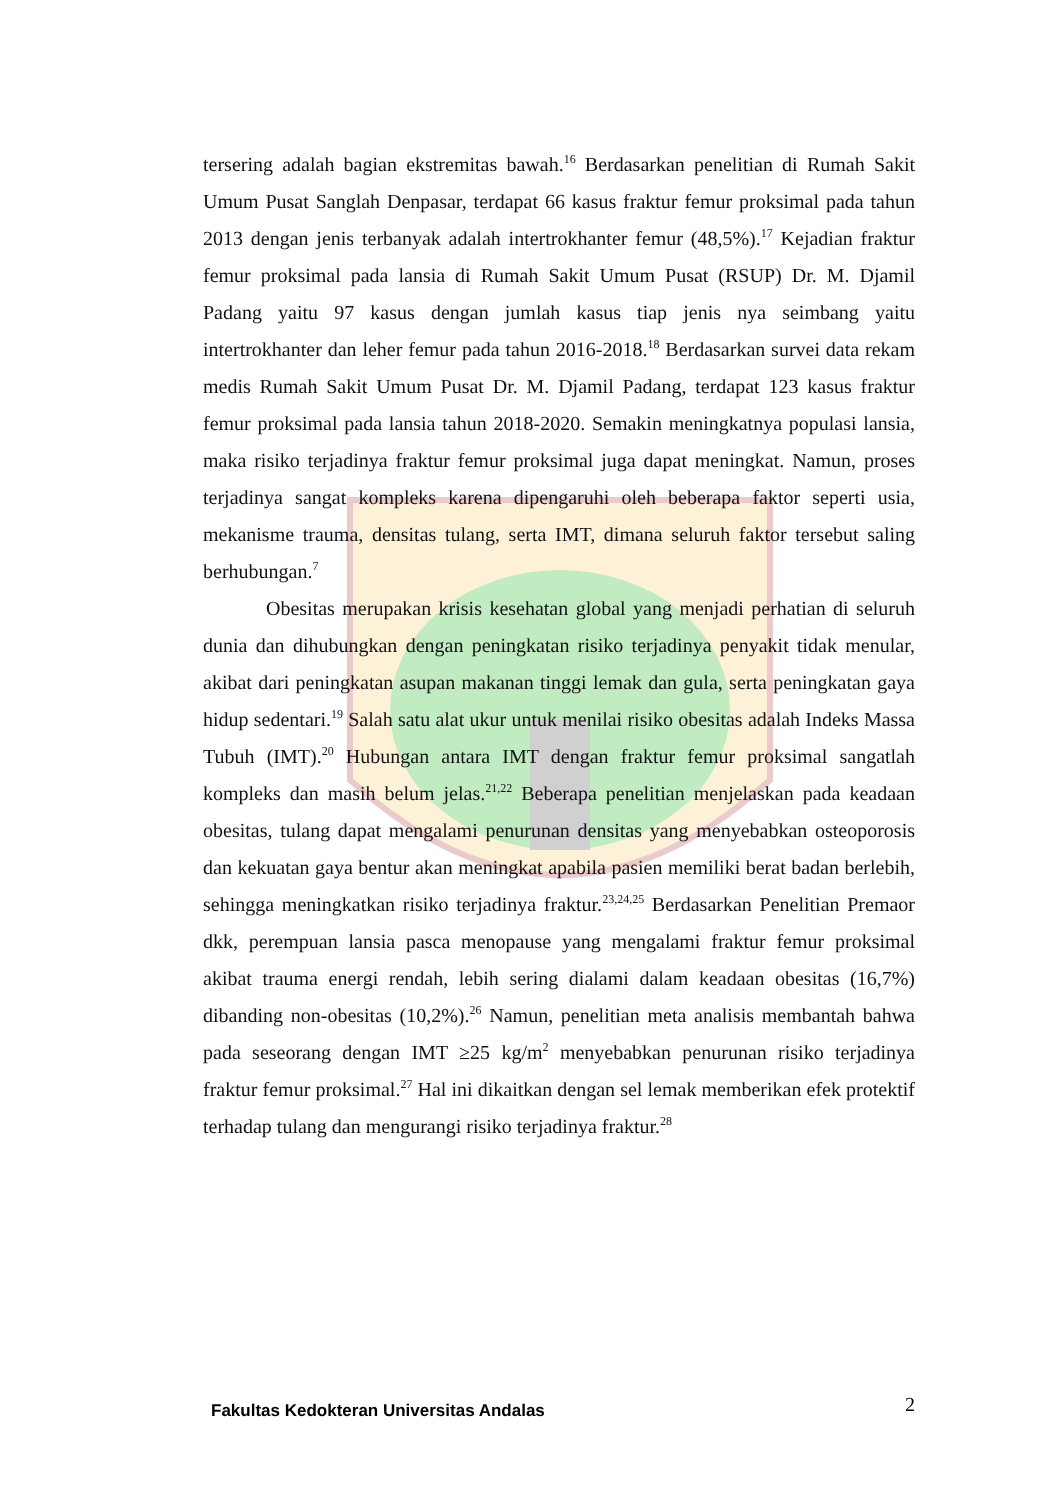tersering adalah bagian ekstremitas bawah.<sup>16</sup> Berdasarkan penelitian di Rumah Sakit Umum Pusat Sanglah Denpasar, terdapat 66 kasus fraktur femur proksimal pada tahun 2013 dengan jenis terbanyak adalah intertrokhanter femur (48,5%).<sup>17</sup> Kejadian fraktur femur proksimal pada lansia di Rumah Sakit Umum Pusat (RSUP) Dr. M. Djamil Padang yaitu 97 kasus dengan jumlah kasus tiap jenis nya seimbang yaitu intertrokhanter dan leher femur pada tahun 2016-2018.<sup>18</sup> Berdasarkan survei data rekam medis Rumah Sakit Umum Pusat Dr. M. Djamil Padang, terdapat 123 kasus fraktur femur proksimal pada lansia tahun 2018-2020. Semakin meningkatnya populasi lansia, maka risiko terjadinya fraktur femur proksimal juga dapat meningkat. Namun, proses terjadinya sangat kompleks karena dipengaruhi oleh beberapa faktor seperti usia, mekanisme trauma, densitas tulang, serta IMT, dimana seluruh faktor tersebut saling berhubungan.<sup>7</sup>
Obesitas merupakan krisis kesehatan global yang menjadi perhatian di seluruh dunia dan dihubungkan dengan peningkatan risiko terjadinya penyakit tidak menular, akibat dari peningkatan asupan makanan tinggi lemak dan gula, serta peningkatan gaya hidup sedentari.<sup>19</sup> Salah satu alat ukur untuk menilai risiko obesitas adalah Indeks Massa Tubuh (IMT).<sup>20</sup> Hubungan antara IMT dengan fraktur femur proksimal sangatlah kompleks dan masih belum jelas.<sup>21,22</sup> Beberapa penelitian menjelaskan pada keadaan obesitas, tulang dapat mengalami penurunan densitas yang menyebabkan osteoporosis dan kekuatan gaya bentur akan meningkat apabila pasien memiliki berat badan berlebih, sehingga meningkatkan risiko terjadinya fraktur.<sup>23,24,25</sup> Berdasarkan Penelitian Premaor dkk, perempuan lansia pasca menopause yang mengalami fraktur femur proksimal akibat trauma energi rendah, lebih sering dialami dalam keadaan obesitas (16,7%) dibanding non-obesitas (10,2%).<sup>26</sup> Namun, penelitian meta analisis membantah bahwa pada seseorang dengan IMT ≥25 kg/m<sup>2</sup> menyebabkan penurunan risiko terjadinya fraktur femur proksimal.<sup>27</sup> Hal ini dikaitkan dengan sel lemak memberikan efek protektif terhadap tulang dan mengurangi risiko terjadinya fraktur.<sup>28</sup>
Fakultas Kedokteran Universitas Andalas 2